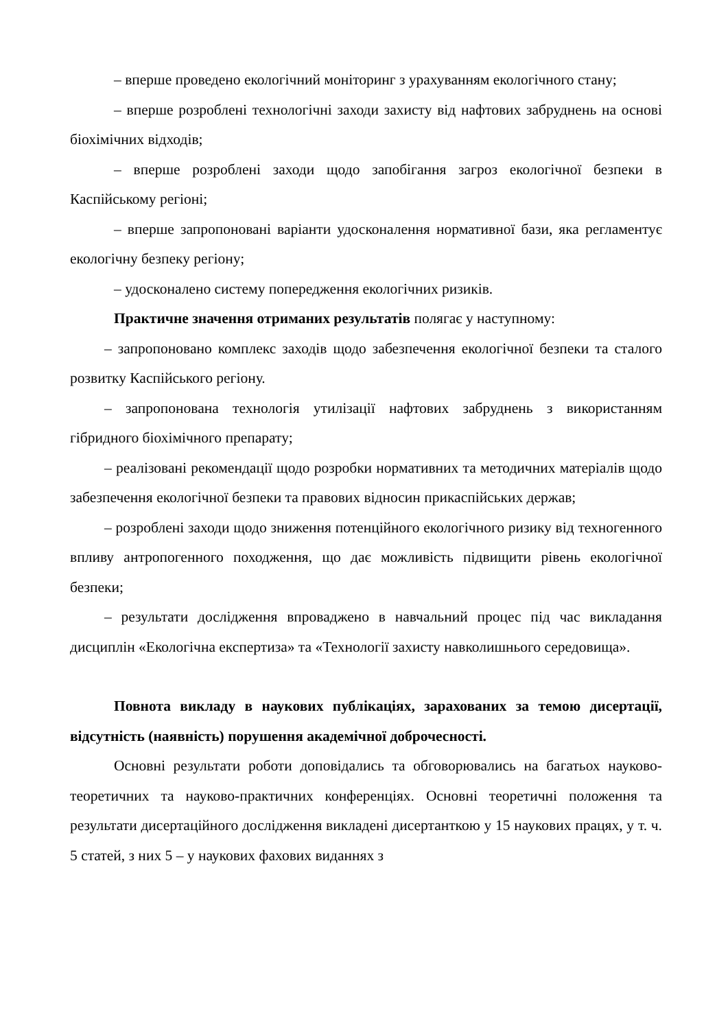– вперше проведено екологічний моніторинг з урахуванням екологічного стану;
– вперше розроблені технологічні заходи захисту від нафтових забруднень на основі біохімічних відходів;
– вперше розроблені заходи щодо запобігання загроз екологічної безпеки в Каспійському регіоні;
– вперше запропоновані варіанти удосконалення нормативної бази, яка регламентує екологічну безпеку регіону;
– удосконалено систему попередження екологічних ризиків.
Практичне значення отриманих результатів полягає у наступному:
– запропоновано комплекс заходів щодо забезпечення екологічної безпеки та сталого розвитку Каспійського регіону.
– запропонована технологія утилізації нафтових забруднень з використанням гібридного біохімічного препарату;
– реалізовані рекомендації щодо розробки нормативних та методичних матеріалів щодо забезпечення екологічної безпеки та правових відносин прикаспійських держав;
– розроблені заходи щодо зниження потенційного екологічного ризику від техногенного впливу антропогенного походження, що дає можливість підвищити рівень екологічної безпеки;
– результати дослідження впроваджено в навчальний процес під час викладання дисциплін «Екологічна експертиза» та «Технології захисту навколишнього середовища».
Повнота викладу в наукових публікаціях, зарахованих за темою дисертації, відсутність (наявність) порушення академічної доброчесності.
Основні результати роботи доповідались та обговорювались на багатьох науково-теоретичних та науково-практичних конференціях. Основні теоретичні положення та результати дисертаційного дослідження викладені дисертанткою у 15 наукових працях, у т. ч. 5 статей, з них 5 – у наукових фахових виданнях з